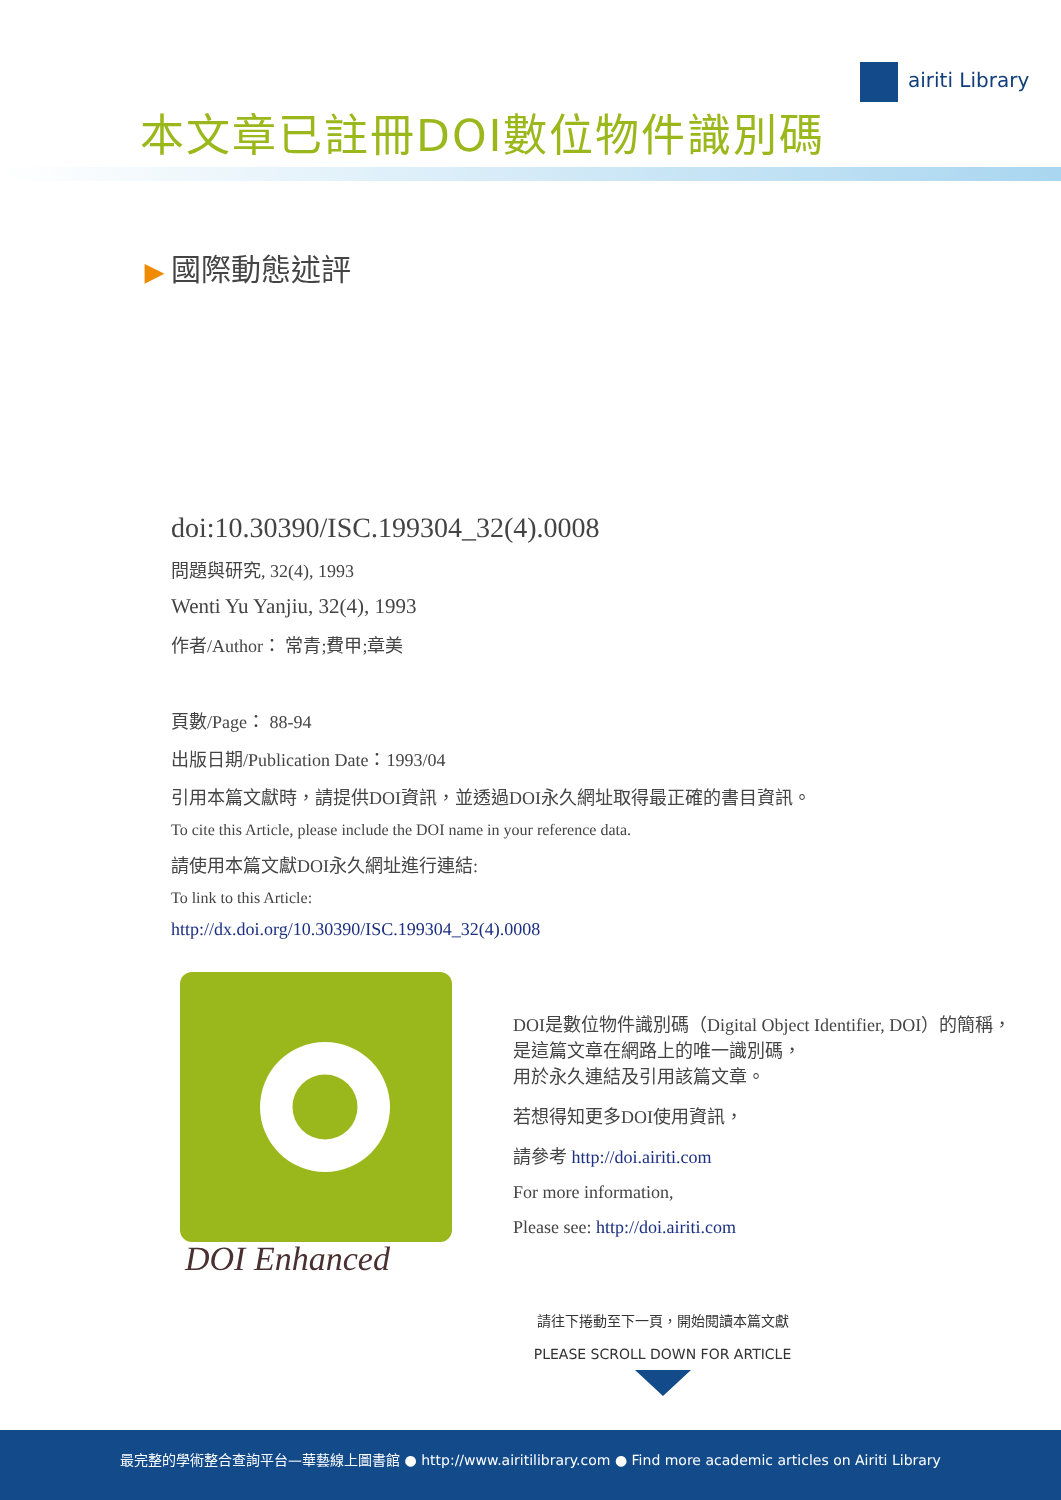本文章已註冊DOI數位物件識別碼
airiti Library
▶ 國際動態述評
doi:10.30390/ISC.199304_32(4).0008
問題與研究, 32(4), 1993
Wenti Yu Yanjiu, 32(4), 1993
作者/Author： 常青;費甲;章美
頁數/Page： 88-94
出版日期/Publication Date：1993/04
引用本篇文獻時，請提供DOI資訊，並透過DOI永久網址取得最正確的書目資訊。
To cite this Article, please include the DOI name in your reference data.
請使用本篇文獻DOI永久網址進行連結:
To link to this Article:
http://dx.doi.org/10.30390/ISC.199304_32(4).0008
DOI Enhanced
DOI是數位物件識別碼（Digital Object Identifier, DOI）的簡稱，
是這篇文章在網路上的唯一識別碼，
用於永久連結及引用該篇文章。
若想得知更多DOI使用資訊，
請參考 http://doi.airiti.com
For more information,
Please see: http://doi.airiti.com
請往下捲動至下一頁，開始閱讀本篇文獻
PLEASE SCROLL DOWN FOR ARTICLE
最完整的學術整合查詢平台—華藝線上圖書館 ● http://www.airitilibrary.com ● Find more academic articles on Airiti Library